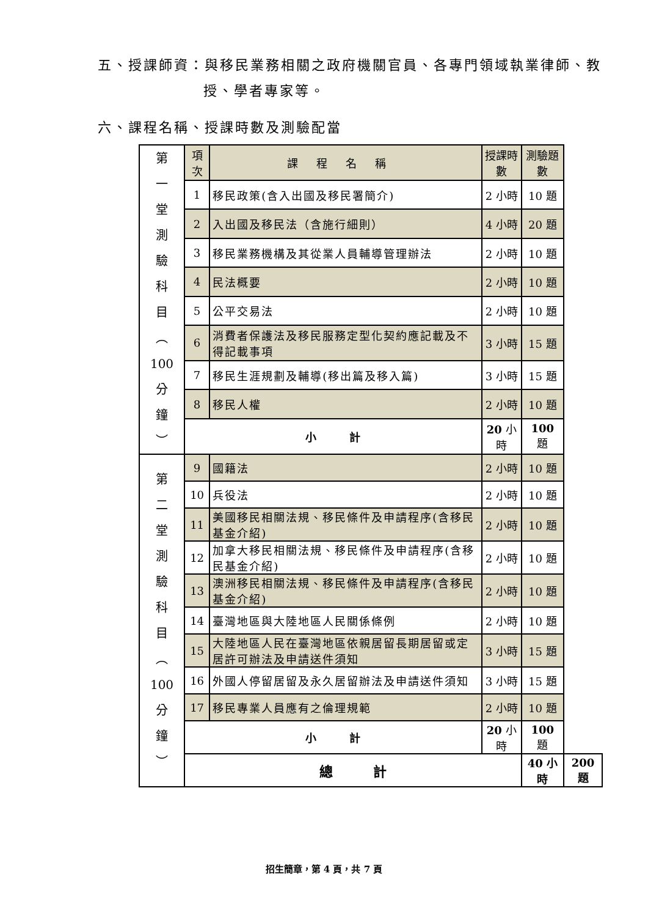五、授課師資：與移民業務相關之政府機關官員、各專門領域執業律師、教
授、學者專家等。
六、課程名稱、授課時數及測驗配當
| 第 一 堂 測 驗 科 目 ︵ 100 分 鐘 ︶ | 項次 | 課程名稱 | 授課時數 | 測驗題數 | |
| | 1 | 移民政策(含入出國及移民署簡介) | 2 小時 | 10 題 | |
| | 2 | 入出國及移民法（含施行細則） | 4 小時 | 20 題 | |
| | 3 | 移民業務機構及其從業人員輔導管理辦法 | 2 小時 | 10 題 | |
| | 4 | 民法概要 | 2 小時 | 10 題 | |
| | 5 | 公平交易法 | 2 小時 | 10 題 | |
| | 6 | 消費者保護法及移民服務定型化契約應記載及不得記載事項 | 3 小時 | 15 題 | |
| | 7 | 移民生涯規劃及輔導(移出篇及移入篇) | 3 小時 | 15 題 | |
| | 8 | 移民人權 | 2 小時 | 10 題 | |
| | 小 計 | | 20 小時 | 100 題 | |
| 第 二 堂 測 驗 科 目 ︵ 100 分 鐘 ︶ | 9 | 國籍法 | 2 小時 | 10 題 | |
| | 10 | 兵役法 | 2 小時 | 10 題 | |
| | 11 | 美國移民相關法規、移民條件及申請程序(含移民基金介紹) | 2 小時 | 10 題 | |
| | 12 | 加拿大移民相關法規、移民條件及申請程序(含移民基金介紹) | 2 小時 | 10 題 | |
| | 13 | 澳洲移民相關法規、移民條件及申請程序(含移民基金介紹) | 2 小時 | 10 題 | |
| | 14 | 臺灣地區與大陸地區人民關係條例 | 2 小時 | 10 題 | |
| | 15 | 大陸地區人民在臺灣地區依親居留長期居留或定居許可辦法及申請送件須知 | 3 小時 | 15 題 | |
| | 16 | 外國人停留居留及永久居留辦法及申請送件須知 | 3 小時 | 15 題 | |
| | 17 | 移民專業人員應有之倫理規範 | 2 小時 | 10 題 | |
| | 小 計 | | 20 小時 | 100 題 | |
| | 總 計 | | | 40 小時 | 200 題 |
招生簡章，第 4 頁，共 7 頁